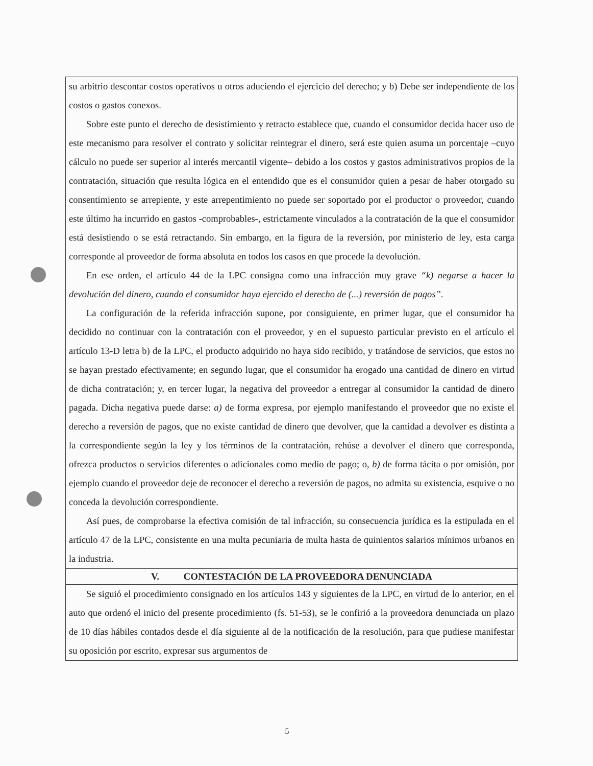su arbitrio descontar costos operativos u otros aduciendo el ejercicio del derecho; y b) Debe ser independiente de los costos o gastos conexos.
Sobre este punto el derecho de desistimiento y retracto establece que, cuando el consumidor decida hacer uso de este mecanismo para resolver el contrato y solicitar reintegrar el dinero, será este quien asuma un porcentaje –cuyo cálculo no puede ser superior al interés mercantil vigente– debido a los costos y gastos administrativos propios de la contratación, situación que resulta lógica en el entendido que es el consumidor quien a pesar de haber otorgado su consentimiento se arrepiente, y este arrepentimiento no puede ser soportado por el productor o proveedor, cuando este último ha incurrido en gastos -comprobables-, estrictamente vinculados a la contratación de la que el consumidor está desistiendo o se está retractando. Sin embargo, en la figura de la reversión, por ministerio de ley, esta carga corresponde al proveedor de forma absoluta en todos los casos en que procede la devolución.
En ese orden, el artículo 44 de la LPC consigna como una infracción muy grave “k) negarse a hacer la devolución del dinero, cuando el consumidor haya ejercido el derecho de (...) reversión de pagos”.
La configuración de la referida infracción supone, por consiguiente, en primer lugar, que el consumidor ha decidido no continuar con la contratación con el proveedor, y en el supuesto particular previsto en el artículo el artículo 13-D letra b) de la LPC, el producto adquirido no haya sido recibido, y tratándose de servicios, que estos no se hayan prestado efectivamente; en segundo lugar, que el consumidor ha erogado una cantidad de dinero en virtud de dicha contratación; y, en tercer lugar, la negativa del proveedor a entregar al consumidor la cantidad de dinero pagada. Dicha negativa puede darse: a) de forma expresa, por ejemplo manifestando el proveedor que no existe el derecho a reversión de pagos, que no existe cantidad de dinero que devolver, que la cantidad a devolver es distinta a la correspondiente según la ley y los términos de la contratación, rehúse a devolver el dinero que corresponda, ofrezca productos o servicios diferentes o adicionales como medio de pago; o, b) de forma tácita o por omisión, por ejemplo cuando el proveedor deje de reconocer el derecho a reversión de pagos, no admita su existencia, esquive o no conceda la devolución correspondiente.
Así pues, de comprobarse la efectiva comisión de tal infracción, su consecuencia jurídica es la estipulada en el artículo 47 de la LPC, consistente en una multa pecuniaria de multa hasta de quinientos salarios mínimos urbanos en la industria.
V. CONTESTACIÓN DE LA PROVEEDORA DENUNCIADA
Se siguió el procedimiento consignado en los artículos 143 y siguientes de la LPC, en virtud de lo anterior, en el auto que ordenó el inicio del presente procedimiento (fs. 51-53), se le confirió a la proveedora denunciada un plazo de 10 días hábiles contados desde el día siguiente al de la notificación de la resolución, para que pudiese manifestar su oposición por escrito, expresar sus argumentos de
5